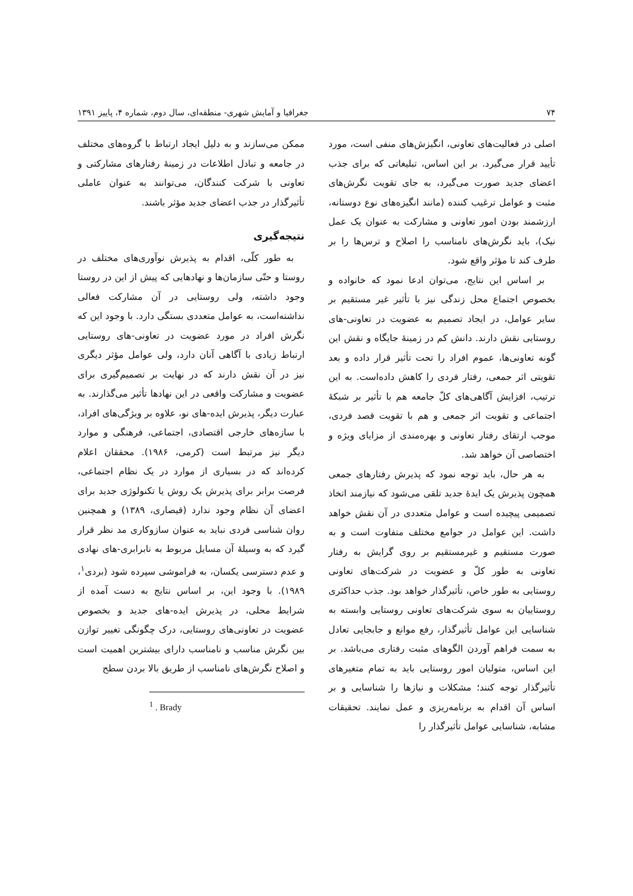۷۴ جغرافیا و آمایش شهری- منطقه‌ای، سال دوم، شماره ۴، پاییز ۱۳۹۱
اصلی در فعالیت‌های تعاونی، انگیزش‌های منفی است، مورد تأیید قرار می‌گیرد. بر این اساس، تبلیغاتی که برای جذب اعضای جدید صورت می‌گیرد، به جای تقویت نگرش‌های مثبت و عوامل ترغیب کننده (مانند انگیزه‌های نوع دوستانه، ارزشمند بودن امور تعاونی و مشارکت به عنوان یک عمل نیک)، باید نگرش‌های نامناسب را اصلاح و ترس‌ها را بر طرف کند تا مؤثر واقع شود.
بر اساس این نتایج، می‌توان ادعا نمود که خانواده و بخصوص اجتماع محل زندگی نیز با تأثیر غیر مستقیم بر سایر عوامل، در ایجاد تصمیم به عضویت در تعاونی-های روستایی نقش دارند. دانش کم در زمینهٔ جایگاه و نقش این گونه تعاونی‌ها، عموم افراد را تحت تأثیر قرار داده و بعد تقویتی اثر جمعی، رفتار فردی را کاهش داده‌است. به این ترتیب، افزایش آگاهی‌های کلّ جامعه هم با تأثیر بر شبکهٔ اجتماعی و تقویت اثر جمعی و هم با تقویت قصد فردی، موجب ارتقای رفتار تعاونی و بهره‌مندی از مزایای ویژه و اختصاصی آن خواهد شد.
به هر حال، باید توجه نمود که پذیرش رفتارهای جمعی همچون پذیرش یک ایدهٔ جدید تلقی می‌شود که نیازمند اتخاذ تصمیمی پیچیده است و عوامل متعددی در آن نقش خواهد داشت. این عوامل در جوامع مختلف متفاوت است و به صورت مستقیم و غیرمستقیم بر روی گرایش به رفتار تعاونی به طور کلّ و عضویت در شرکت‌های تعاونی روستایی به طور خاص، تأثیرگذار خواهد بود. جذب حداکثری روستاییان به سوی شرکت‌های تعاونی روستایی وابسته به شناسایی این عوامل تأثیرگذار، رفع موانع و جابجایی تعادل به سمت فراهم آوردن الگوهای مثبت رفتاری می‌باشد. بر این اساس، متولیان امور روستایی باید به تمام متغیرهای تأثیرگذار توجه کنند؛ مشکلات و نیازها را شناسایی و بر اساس آن اقدام به برنامه‌ریزی و عمل نمایند. تحقیقات مشابه، شناسایی عوامل تأثیرگذار را
ممکن می‌سازند و به دلیل ایجاد ارتباط با گروه‌های مختلف در جامعه و تبادل اطلاعات در زمینهٔ رفتارهای مشارکتی و تعاونی با شرکت کنندگان، می‌توانند به عنوان عاملی تأثیرگذار در جذب اعضای جدید مؤثر باشند.
نتیجه‌گیری
به طور کلّی، اقدام به پذیرش نوآوری‌های مختلف در روستا و حتّی سازمان‌ها و نهادهایی که پیش از این در روستا وجود داشته، ولی روستایی در آن مشارکت فعالی نداشته‌است، به عوامل متعددی بستگی دارد. با وجود این که نگرش افراد در مورد عضویت در تعاونی-های روستایی ارتباط زیادی با آگاهی آنان دارد، ولی عوامل مؤثر دیگری نیز در آن نقش دارند که در نهایت بر تصمیم‌گیری برای عضویت و مشارکت واقعی در این نهادها تأثیر می‌گذارند. به عبارت دیگر، پذیرش ایده-های نو، علاوه بر ویژگی‌های افراد، با سازه‌های خارجی اقتصادی، اجتماعی، فرهنگی و موارد دیگر نیز مرتبط است (کرمی، ۱۹۸۶). محققان اعلام کرده‌اند که در بسیاری از موارد در یک نظام اجتماعی، فرصت برابر برای پذیرش یک روش یا تکنولوژی جدید برای اعضای آن نظام وجود ندارد (قیصاری، ۱۳۸۹) و همچنین روان شناسی فردی نباید به عنوان سازوکاری مد نظر قرار گیرد که به وسیلهٔ آن مسایل مربوط به نابرابری-های نهادی و عدم دسترسی یکسان، به فراموشی سپرده شود (بردی<sup>۱</sup>، ۱۹۸۹). با وجود این، بر اساس نتایج به دست آمده از شرایط محلی، در پذیرش ایده-های جدید و بخصوص عضویت در تعاونی‌های روستایی، درک چگونگی تغییر توازن بین نگرش مناسب و نامناسب دارای بیشترین اهمیت است و اصلاح نگرش‌های نامناسب از طریق بالا بردن سطح
<sup>1</sup> . Brady